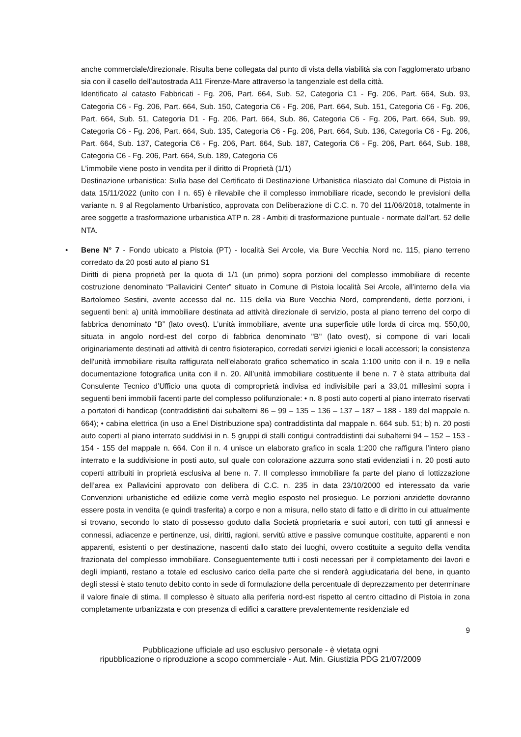anche commerciale/direzionale. Risulta bene collegata dal punto di vista della viabilità sia con l’agglomerato urbano sia con il casello dell’autostrada A11 Firenze-Mare attraverso la tangenziale est della città.
Identificato al catasto Fabbricati - Fg. 206, Part. 664, Sub. 52, Categoria C1 - Fg. 206, Part. 664, Sub. 93, Categoria C6 - Fg. 206, Part. 664, Sub. 150, Categoria C6 - Fg. 206, Part. 664, Sub. 151, Categoria C6 - Fg. 206, Part. 664, Sub. 51, Categoria D1 - Fg. 206, Part. 664, Sub. 86, Categoria C6 - Fg. 206, Part. 664, Sub. 99, Categoria C6 - Fg. 206, Part. 664, Sub. 135, Categoria C6 - Fg. 206, Part. 664, Sub. 136, Categoria C6 - Fg. 206, Part. 664, Sub. 137, Categoria C6 - Fg. 206, Part. 664, Sub. 187, Categoria C6 - Fg. 206, Part. 664, Sub. 188, Categoria C6 - Fg. 206, Part. 664, Sub. 189, Categoria C6
L'immobile viene posto in vendita per il diritto di Proprietà (1/1)
Destinazione urbanistica: Sulla base del Certificato di Destinazione Urbanistica rilasciato dal Comune di Pistoia in data 15/11/2022 (unito con il n. 65) è rilevabile che il complesso immobiliare ricade, secondo le previsioni della variante n. 9 al Regolamento Urbanistico, approvata con Deliberazione di C.C. n. 70 del 11/06/2018, totalmente in aree soggette a trasformazione urbanistica ATP n. 28 - Ambiti di trasformazione puntuale - normate dall’art. 52 delle NTA.
•
Bene N° 7 - Fondo ubicato a Pistoia (PT) - località Sei Arcole, via Bure Vecchia Nord nc. 115, piano terreno corredato da 20 posti auto al piano S1
Diritti di piena proprietà per la quota di 1/1 (un primo) sopra porzioni del complesso immobiliare di recente costruzione denominato “Pallavicini Center” situato in Comune di Pistoia località Sei Arcole, all’interno della via Bartolomeo Sestini, avente accesso dal nc. 115 della via Bure Vecchia Nord, comprendenti, dette porzioni, i seguenti beni: a) unità immobiliare destinata ad attività direzionale di servizio, posta al piano terreno del corpo di fabbrica denominato “B” (lato ovest). L’unità immobiliare, avente una superficie utile lorda di circa mq. 550,00, situata in angolo nord-est del corpo di fabbrica denominato "B" (lato ovest), si compone di vari locali originariamente destinati ad attività di centro fisioterapico, corredati servizi igienici e locali accessori; la consistenza dell'unità immobiliare risulta raffigurata nell'elaborato grafico schematico in scala 1:100 unito con il n. 19 e nella documentazione fotografica unita con il n. 20. All’unità immobiliare costituente il bene n. 7 è stata attribuita dal Consulente Tecnico d’Ufficio una quota di comproprietà indivisa ed indivisibile pari a 33,01 millesimi sopra i seguenti beni immobili facenti parte del complesso polifunzionale: • n. 8 posti auto coperti al piano interrato riservati a portatori di handicap (contraddistinti dai subalterni 86 – 99 – 135 – 136 – 137 – 187 – 188 - 189 del mappale n. 664); • cabina elettrica (in uso a Enel Distribuzione spa) contraddistinta dal mappale n. 664 sub. 51; b) n. 20 posti auto coperti al piano interrato suddivisi in n. 5 gruppi di stalli contigui contraddistinti dai subalterni 94 – 152 – 153 - 154 - 155 del mappale n. 664. Con il n. 4 unisce un elaborato grafico in scala 1:200 che raffigura l’intero piano interrato e la suddivisione in posti auto, sul quale con colorazione azzurra sono stati evidenziati i n. 20 posti auto coperti attribuiti in proprietà esclusiva al bene n. 7. Il complesso immobiliare fa parte del piano di lottizzazione dell’area ex Pallavicini approvato con delibera di C.C. n. 235 in data 23/10/2000 ed interessato da varie Convenzioni urbanistiche ed edilizie come verrà meglio esposto nel prosieguo. Le porzioni anzidette dovranno essere posta in vendita (e quindi trasferita) a corpo e non a misura, nello stato di fatto e di diritto in cui attualmente si trovano, secondo lo stato di possesso goduto dalla Società proprietaria e suoi autori, con tutti gli annessi e connessi, adiacenze e pertinenze, usi, diritti, ragioni, servitù attive e passive comunque costituite, apparenti e non apparenti, esistenti o per destinazione, nascenti dallo stato dei luoghi, ovvero costituite a seguito della vendita frazionata del complesso immobiliare. Conseguentemente tutti i costi necessari per il completamento dei lavori e degli impianti, restano a totale ed esclusivo carico della parte che si renderà aggiudicataria del bene, in quanto degli stessi è stato tenuto debito conto in sede di formulazione della percentuale di deprezzamento per determinare il valore finale di stima. Il complesso è situato alla periferia nord-est rispetto al centro cittadino di Pistoia in zona completamente urbanizzata e con presenza di edifici a carattere prevalentemente residenziale ed
9
Pubblicazione ufficiale ad uso esclusivo personale - è vietata ogni
ripubblicazione o riproduzione a scopo commerciale - Aut. Min. Giustizia PDG 21/07/2009